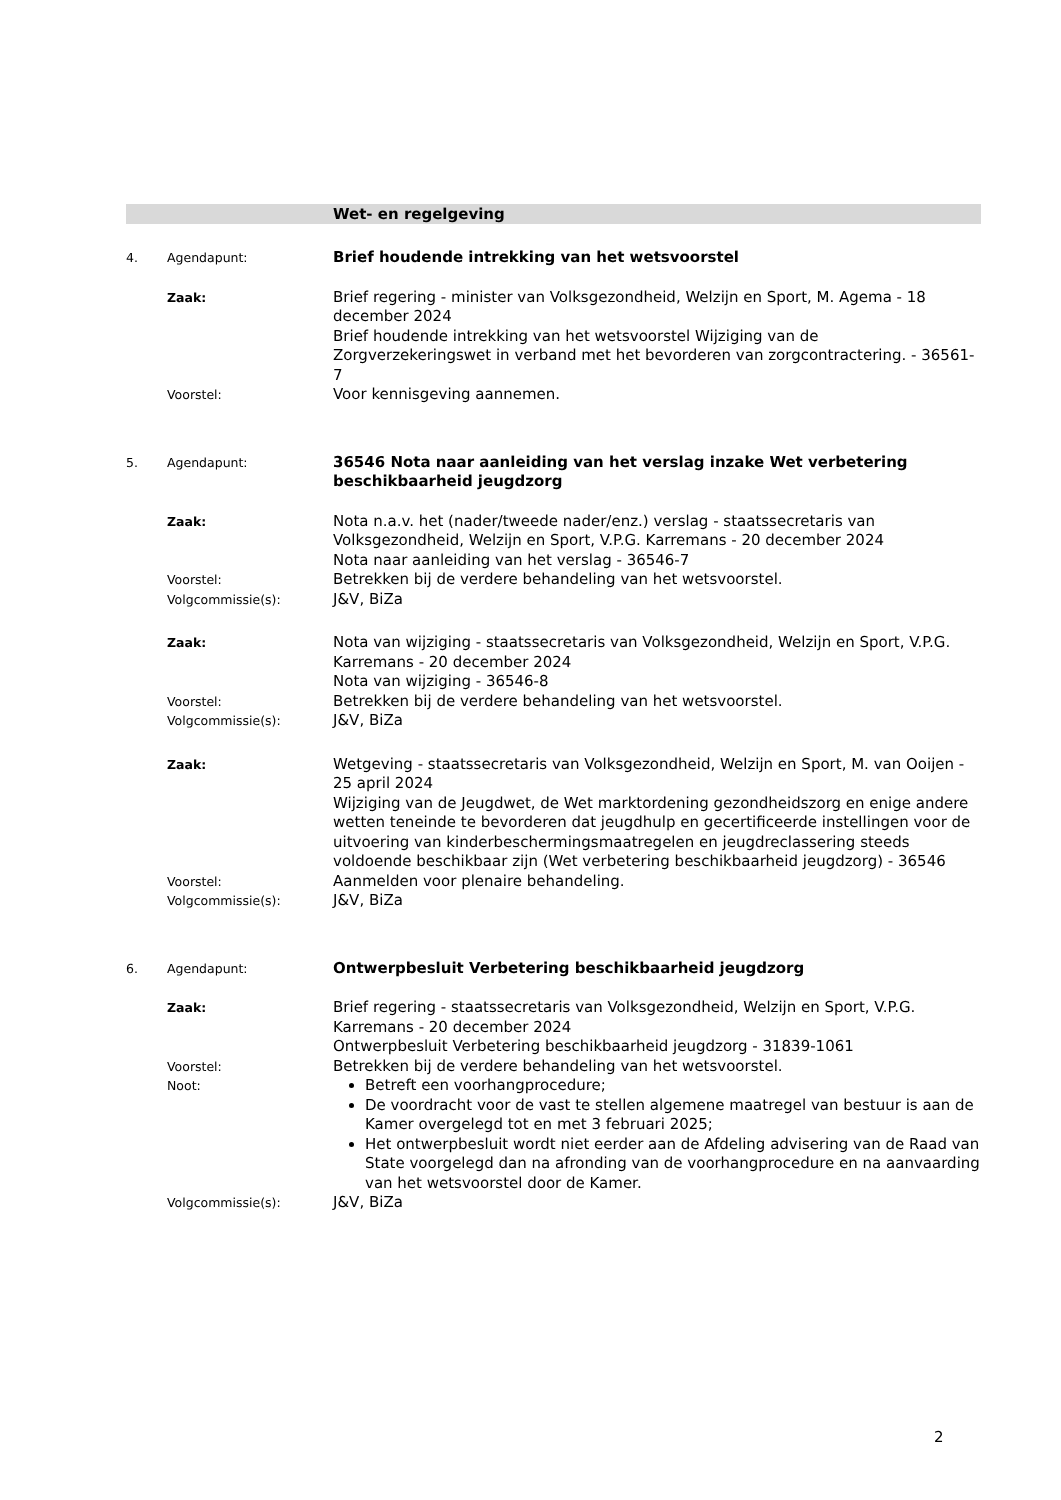Wet- en regelgeving
4. Agendapunt:
Brief houdende intrekking van het wetsvoorstel
Zaak:
Brief regering - minister van Volksgezondheid, Welzijn en Sport, M. Agema - 18 december 2024
Brief houdende intrekking van het wetsvoorstel Wijziging van de Zorgverzekeringswet in verband met het bevorderen van zorgcontractering. - 36561-7
Voorstel:
Voor kennisgeving aannemen.
5. Agendapunt:
36546 Nota naar aanleiding van het verslag inzake Wet verbetering beschikbaarheid jeugdzorg
Zaak:
Nota n.a.v. het (nader/tweede nader/enz.) verslag - staatssecretaris van Volksgezondheid, Welzijn en Sport, V.P.G. Karremans - 20 december 2024
Nota naar aanleiding van het verslag - 36546-7
Voorstel:
Betrekken bij de verdere behandeling van het wetsvoorstel.
Volgcommissie(s):
J&V, BiZa
Zaak:
Nota van wijziging - staatssecretaris van Volksgezondheid, Welzijn en Sport, V.P.G. Karremans - 20 december 2024
Nota van wijziging - 36546-8
Voorstel:
Betrekken bij de verdere behandeling van het wetsvoorstel.
Volgcommissie(s):
J&V, BiZa
Zaak:
Wetgeving - staatssecretaris van Volksgezondheid, Welzijn en Sport, M. van Ooijen - 25 april 2024
Wijziging van de Jeugdwet, de Wet marktordening gezondheidszorg en enige andere wetten teneinde te bevorderen dat jeugdhulp en gecertificeerde instellingen voor de uitvoering van kinderbeschermingsmaatregelen en jeugdreclassering steeds voldoende beschikbaar zijn (Wet verbetering beschikbaarheid jeugdzorg) - 36546
Voorstel:
Aanmelden voor plenaire behandeling.
Volgcommissie(s):
J&V, BiZa
6. Agendapunt:
Ontwerpbesluit Verbetering beschikbaarheid jeugdzorg
Zaak:
Brief regering - staatssecretaris van Volksgezondheid, Welzijn en Sport, V.P.G. Karremans - 20 december 2024
Ontwerpbesluit Verbetering beschikbaarheid jeugdzorg - 31839-1061
Voorstel:
Betrekken bij de verdere behandeling van het wetsvoorstel.
Noot:
Betreft een voorhangprocedure;
De voordracht voor de vast te stellen algemene maatregel van bestuur is aan de Kamer overgelegd tot en met 3 februari 2025;
Het ontwerpbesluit wordt niet eerder aan de Afdeling advisering van de Raad van State voorgelegd dan na afronding van de voorhangprocedure en na aanvaarding van het wetsvoorstel door de Kamer.
Volgcommissie(s):
J&V, BiZa
2